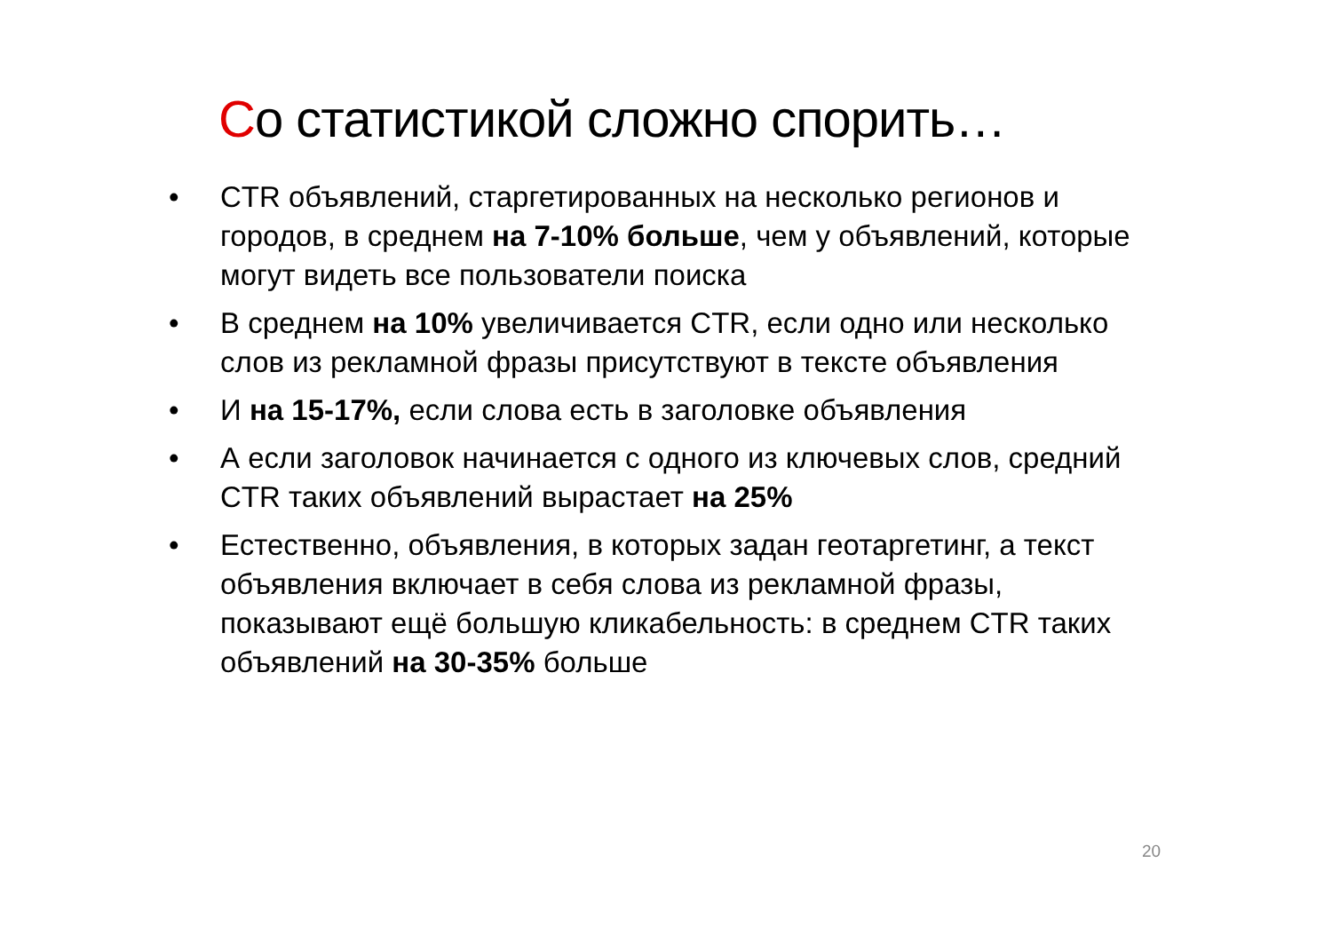Со статистикой сложно спорить…
• CTR объявлений, старгетированных на несколько регионов и городов, в среднем на 7-10% больше, чем у объявлений, которые могут видеть все пользователи поиска
• В среднем на 10% увеличивается CTR, если одно или несколько слов из рекламной фразы присутствуют в тексте объявления
• И на 15-17%, если слова есть в заголовке объявления
• А если заголовок начинается с одного из ключевых слов, средний CTR таких объявлений вырастает на 25%
• Естественно, объявления, в которых задан геотаргетинг, а текст объявления включает в себя слова из рекламной фразы, показывают ещё большую кликабельность: в среднем CTR таких объявлений на 30-35% больше
20